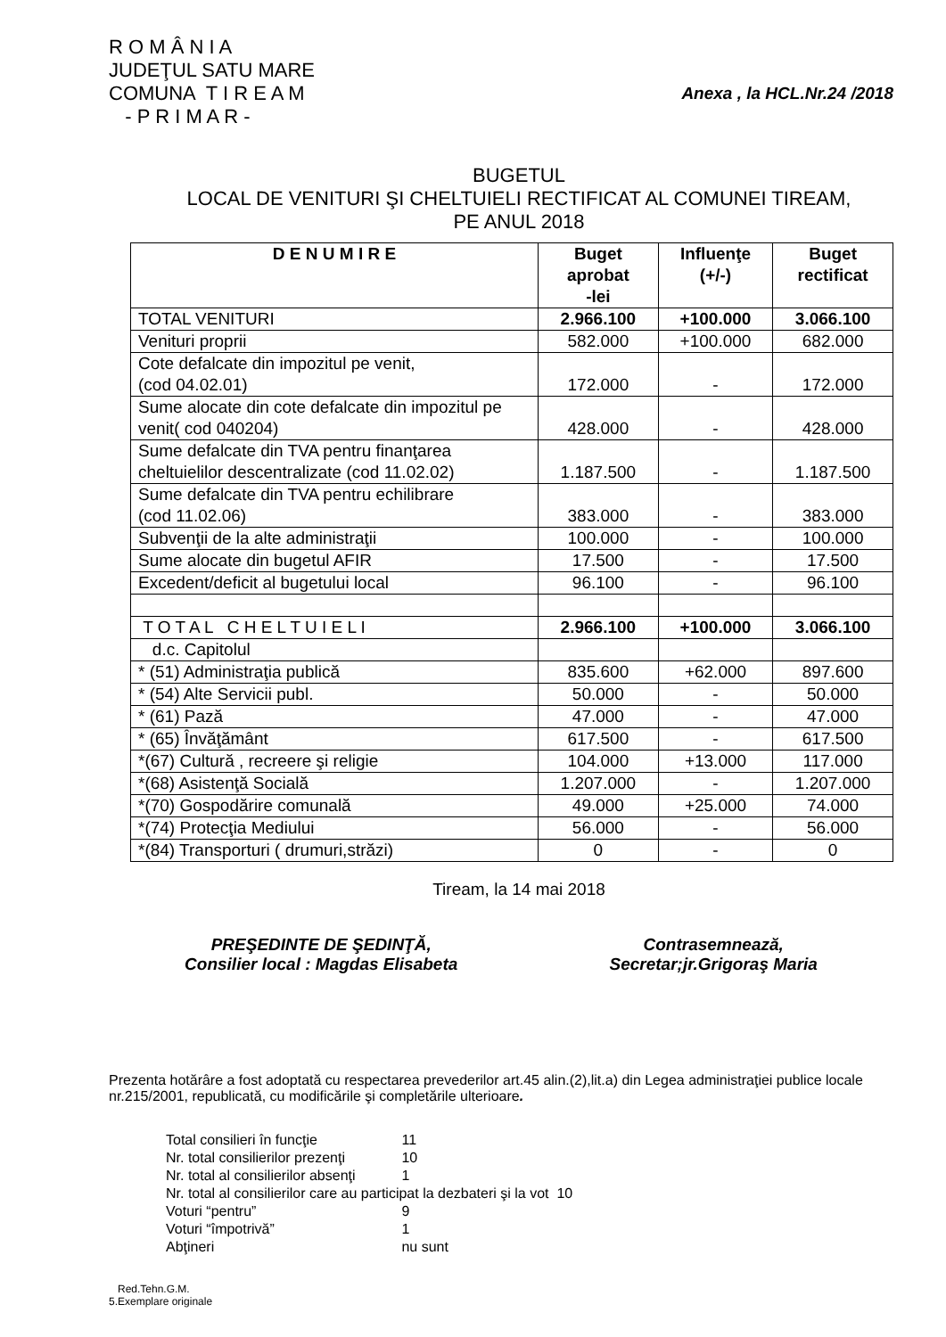R O M Â N I A
JUDEŢUL SATU MARE
COMUNA T I R E A M
- P R I M A R -
Anexa , la HCL.Nr.24 /2018
BUGETUL
LOCAL DE VENITURI ŞI CHELTUIELI RECTIFICAT AL COMUNEI TIREAM,
PE ANUL 2018
| D E N U M I R E | Buget aprobat -lei | Influenţe (+/-) | Buget rectificat |
| --- | --- | --- | --- |
| TOTAL VENITURI | 2.966.100 | +100.000 | 3.066.100 |
| Venituri proprii | 582.000 | +100.000 | 682.000 |
| Cote defalcate din impozitul pe venit, (cod 04.02.01) | 172.000 | - | 172.000 |
| Sume alocate din cote defalcate din impozitul pe venit( cod 040204) | 428.000 | - | 428.000 |
| Sume defalcate din TVA pentru finanţarea cheltuielilor descentralizate (cod 11.02.02) | 1.187.500 | - | 1.187.500 |
| Sume defalcate din TVA pentru echilibrare (cod 11.02.06) | 383.000 | - | 383.000 |
| Subvenţii de la alte administraţii | 100.000 | - | 100.000 |
| Sume alocate din bugetul AFIR | 17.500 | - | 17.500 |
| Excedent/deficit al bugetului local | 96.100 | - | 96.100 |
| T O T A L C H E L T U I E L I | 2.966.100 | +100.000 | 3.066.100 |
| d.c. Capitolul | | | |
| * (51) Administraţia publică | 835.600 | +62.000 | 897.600 |
| * (54) Alte Servicii publ. | 50.000 | - | 50.000 |
| * (61) Pază | 47.000 | - | 47.000 |
| * (65) Învăţământ | 617.500 | - | 617.500 |
| *(67) Cultură , recreere şi religie | 104.000 | +13.000 | 117.000 |
| *(68) Asistenţă Socială | 1.207.000 | - | 1.207.000 |
| *(70) Gospodărire comunală | 49.000 | +25.000 | 74.000 |
| *(74) Protecţia Mediului | 56.000 | - | 56.000 |
| *(84) Transporturi ( drumuri,străzi) | 0 | - | 0 |
Tiream, la 14 mai 2018
PREŞEDINTE DE ŞEDINŢĂ,
Consilier local : Magdas Elisabeta
Contrasemnează,
Secretar;jr.Grigoraş Maria
Prezenta hotărâre a fost adoptată cu respectarea prevederilor art.45 alin.(2),lit.a) din Legea administraţiei publice locale nr.215/2001, republicată, cu modificările şi completările ulterioare.
Total consilieri în funcţie 11
Nr. total consilierilor prezenţi 10
Nr. total al consilierilor absenţi 1
Nr. total al consilierilor care au participat la dezbateri şi la vot 10
Voturi “pentru” 9
Voturi “împotrivă” 1
Abţineri nu sunt
Red.Tehn.G.M.
5.Exemplare originale